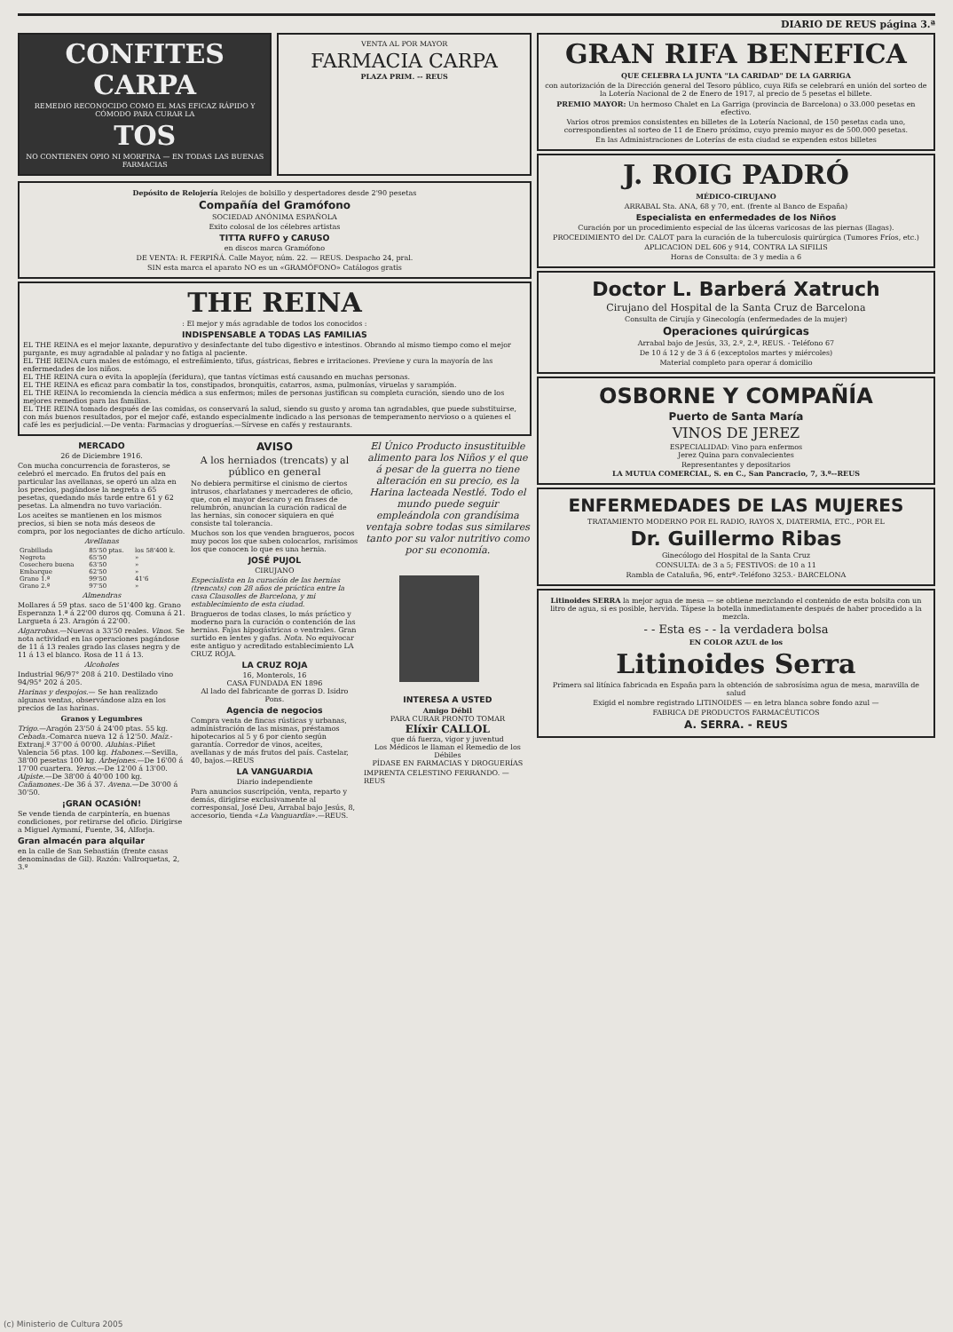DIARIO DE REUS página 3.ª
CONFITES CARPA
REMEDIO RECONOCIDO COMO EL MAS EFICAZ RÁPIDO Y CÓMODO PARA CURAR LA
TOS
NO CONTIENEN OPIO NI MORFINA — EN TODAS LAS BUENAS FARMACIAS
VENTA AL POR MAYOR
FARMACIA CARPA
PLAZA PRIM. -- REUS
Depósito de Relojería Relojes de bolsillo y despertadores desde 2'90 pesetas
Compañía del Gramófono
SOCIEDAD ANÓNIMA ESPAÑOLA
Exito colosal de los célebres artistas
TITTA RUFFO y CARUSO
en discos marca Gramófono
DE VENTA: R. FERPIÑÁ. Calle Mayor, núm. 22. — REUS. Despacho 24, pral.
SIN esta marca el aparato NO es un «GRAMÓFONO» Catálogos gratis
THE REINA
: El mejor y más agradable de todos los conocidos :
INDISPENSABLE A TODAS LAS FAMILIAS
EL THE REINA es el mejor laxante, depurativo y desinfectante del tubo digestivo e intestinos. Obrando al mismo tiempo como el mejor purgante, es muy agradable al paladar y no fatiga al paciente.
EL THE REINA cura males de estómago, el estreñimiento, tifus, gástricas, fiebres e irritaciones. Previene y cura la mayoría de las enfermedades de los niños.
EL THE REINA cura o evita la apoplejía (feridura), que tantas víctimas está causando en muchas personas.
EL THE REINA es eficaz para combatir la tos, constipados, bronquitis, catarros, asma, pulmonías, viruelas y sarampión.
EL THE REINA lo recomienda la ciencia médica a sus enfermos; miles de personas justifican su completa curación, siendo uno de los mejores remedios para las familias.
EL THE REINA tomado después de las comidas, os conservará la salud, siendo su gusto y aroma tan agradables, que puede substituirse, con más buenos resultados, por el mejor café, estando especialmente indicado a las personas de temperamento nervioso o a quienes el café les es perjudicial.—De venta: Farmacias y droguerías.—Sírvese en cafés y restaurants.
MERCADO
26 de Diciembre 1916.
Con mucha concurrencia de forasteros, se celebró el mercado. En frutos del país en particular las avellanas, se operó un alza en los precios, pagándose la negreta a 65 pesetas, quedando más tarde entre 61 y 62 pesetas. La almendra no tuvo variación.
Los aceites se mantienen en los mismos precios, si bien se nota más deseos de compra, por los negociantes de dicho artículo.
Avellanas
| Grabillada | 85'50 ptas. | los 58'400 k. |
| Negreta | 65'50 | » |
| Cosechero buena | 63'50 | » |
| Embarque | 62'50 | » |
| Grano 1.ª | 99'50 | 41'6 |
| Grano 2.ª | 97'50 | » |
Almendras
Mollares á 59 ptas. saco de 51'400 kg. Grano Esperanza 1.ª á 22'00 duros qq. Comuna á 21. Largueta á 23. Aragón á 22'00.
Algarrobas.—Nuevas a 33'50 reales. Vinos. Se nota actividad en las operaciones pagándose de 11 á 13 reales grado las clases negra y de 11 á 13 el blanco. Rosa de 11 á 13.
Alcoholes
Industrial 96/97° 208 á 210. Destilado vino 94/95° 202 á 205.
Harinas y despojos.— Se han realizado algunas ventas, observándose alza en los precios de las harinas.
Granos y Legumbres
Trigo.—Aragón 23'50 á 24'00 ptas. 55 kg. Cebada.-Comarca nueva 12 á 12'50. Maíz.-Extranj.º 37'00 á 00'00. Alubias.-Piñet Valencia 56 ptas. 100 kg. Habones.—Sevilla, 38'00 pesetas 100 kg. Arbejones.—De 16'00 á 17'00 cuartera. Yeros.—De 12'00 á 13'00. Alpiste.—De 38'00 á 40'00 100 kg. Cañamones.-De 36 á 37. Avena.—De 30'00 á 30'50.
¡GRAN OCASIÓN!
Se vende tienda de carpintería, en buenas condiciones, por retirarse del oficio. Dirigirse a Miguel Aymamí, Fuente, 34, Alforja.
Gran almacén para alquilar
en la calle de San Sebastián (frente casas denominadas de Gil). Razón: Vallroquetas, 2, 3.º
AVISO
A los herniados (trencats) y al público en general
No debiera permitirse el cinismo de ciertos intrusos, charlatanes y mercaderes de oficio, que, con el mayor descaro y en frases de relumbrón, anuncian la curación radical de las hernias, sin conocer siquiera en qué consiste tal tolerancia.
Muchos son los que venden bragueros, pocos muy pocos los que saben colocarlos, rarísimos los que conocen lo que es una hernia.
JOSÉ PUJOL
CIRUJANO
Especialista en la curación de las hernias (trencats) con 28 años de práctica entre la casa Clausolles de Barcelona, y mi establecimiento de esta ciudad.
Bragueros de todas clases, lo más práctico y moderno para la curación o contención de las hernias. Fajas hipogástricas o ventrales. Gran surtido en lentes y gafas. Nota. No equivocar este antiguo y acreditado establecimiento LA CRUZ ROJA.
LA CRUZ ROJA
16, Monterols, 16
CASA FUNDADA EN 1896
Al lado del fabricante de gorras D. Isidro Pons.
Agencia de negocios
Compra venta de fincas rústicas y urbanas, administración de las mismas, préstamos hipotecarios al 5 y 6 por ciento según garantía. Corredor de vinos, aceites, avellanas y de más frutos del país. Castelar, 40, bajos.—REUS
LA VANGUARDIA
Diario independiente
Para anuncios suscripción, venta, reparto y demás, dirigirse exclusivamente al corresponsal, José Deu, Arrabal bajo Jesús, 8, accesorio, tienda «La Vanguardia».—REUS.
El Único Producto insustituible alimento para los Niños y el que á pesar de la guerra no tiene alteración en su precio, es la Harina lacteada Nestlé. Todo el mundo puede seguir empleándola con grandísima ventaja sobre todas sus similares tanto por su valor nutritivo como por su economía.
INTERESA A USTED
Amigo Débil
PARA CURAR PRONTO TOMAR
Elíxir CALLOL
que dá fuerza, vigor y juventud
Los Médicos le llaman el Remedio de los Débiles
PÍDASE EN FARMACIAS Y DROGUERÍAS
IMPRENTA CELESTINO FERRANDO. — REUS
GRAN RIFA BENEFICA
QUE CELEBRA LA JUNTA "LA CARIDAD" DE LA GARRIGA
con autorización de la Dirección general del Tesoro público, cuya Rifa se celebrará en unión del sorteo de la Lotería Nacional de 2 de Enero de 1917, al precio de 5 pesetas el billete.
PREMIO MAYOR: Un hermoso Chalet en La Garriga (provincia de Barcelona) o 33.000 pesetas en efectivo.
Varios otros premios consistentes en billetes de la Lotería Nacional, de 150 pesetas cada uno, correspondientes al sorteo de 11 de Enero próximo, cuyo premio mayor es de 500.000 pesetas.
En las Administraciones de Loterías de esta ciudad se expenden estos billetes
J. ROIG PADRÓ
MÉDICO-CIRUJANO
ARRABAL Sta. ANA, 68 y 70, ent. (frente al Banco de España)
Especialista en enfermedades de los Niños
Curación por un procedimiento especial de las úlceras varicosas de las piernas (llagas).
PROCEDIMIENTO del Dr. CALOT para la curación de la tuberculosis quirúrgica (Tumores Fríos, etc.)
APLICACION DEL 606 y 914, CONTRA LA SIFILIS
Horas de Consulta: de 3 y media a 6
Doctor L. Barberá Xatruch
Cirujano del Hospital de la Santa Cruz de Barcelona
Consulta de Cirujía y Ginecología (enfermedades de la mujer)
Operaciones quirúrgicas
Arrabal bajo de Jesús, 33, 2.º, 2.ª, REUS. - Teléfono 67
De 10 á 12 y de 3 á 6 (exceptolos martes y miércoles)
Material completo para operar á domicilio
OSBORNE Y COMPAÑÍA
Puerto de Santa María
VINOS DE JEREZ
ESPECIALIDAD: Vino para enfermos
Jerez Quina para convalecientes
Representantes y depositarios
LA MUTUA COMERCIAL, S. en C., San Pancracio, 7, 3.º--REUS
ENFERMEDADES DE LAS MUJERES
TRATAMIENTO MODERNO POR EL RADIO, RAYOS X, DIATERMIA, ETC., POR EL
Dr. Guillermo Ribas
Ginecólogo del Hospital de la Santa Cruz
CONSULTA: de 3 a 5; FESTIVOS: de 10 a 11
Rambla de Cataluña, 96, entrº.-Teléfono 3253.- BARCELONA
Litinoides SERRA la mejor agua de mesa — se obtiene mezclando el contenido de esta bolsita con un litro de agua, si es posible, hervida. Tápese la botella inmediatamente después de haber procedido a la mezcla.
- - Esta es - - la verdadera bolsa
EN COLOR AZUL de los
Litinoides Serra
Primera sal litínica fabricada en España para la obtención de sabrosísima agua de mesa, maravilla de salud
Exigid el nombre registrado LITINOIDES — en letra blanca sobre fondo azul —
FABRICA DE PRODUCTOS FARMACÉUTICOS
A. SERRA. - REUS
(c) Ministerio de Cultura 2005